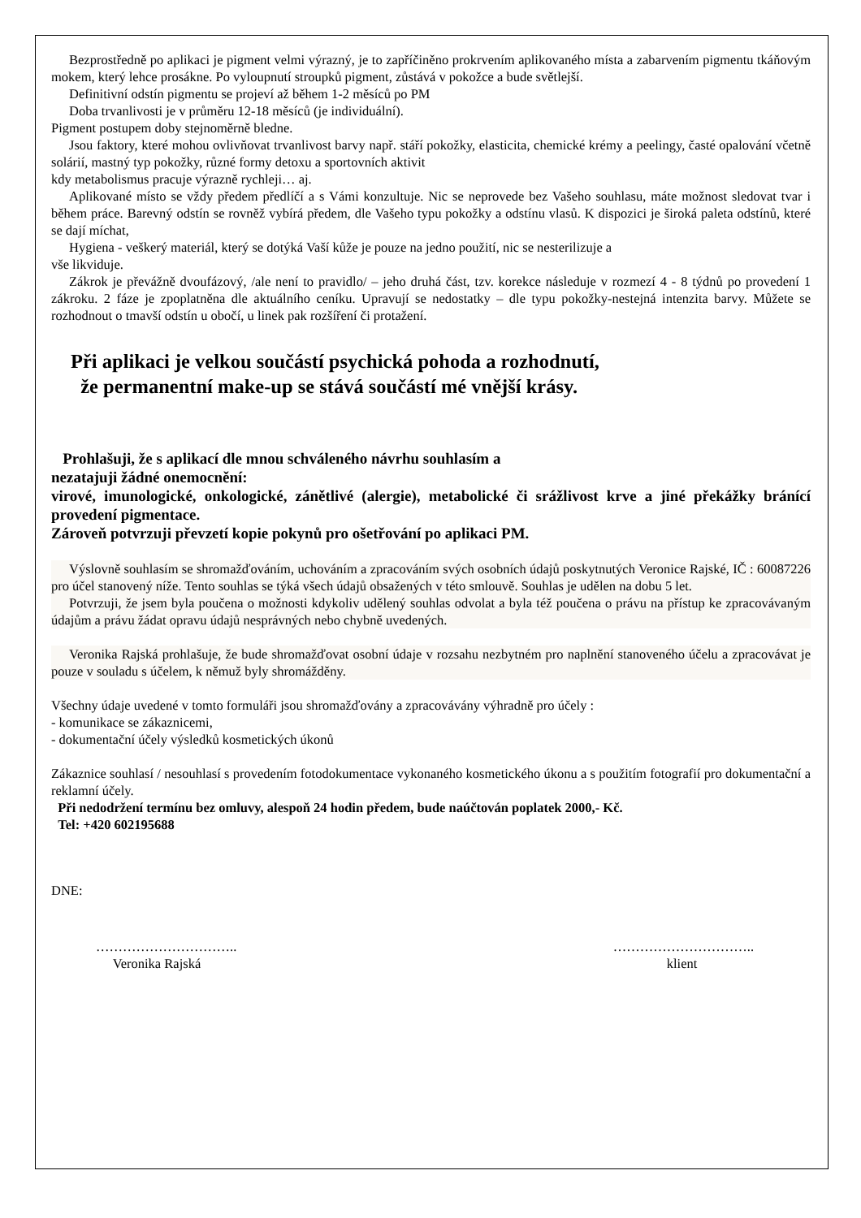Bezprostředně po aplikaci je pigment velmi výrazný, je to zapříčiněno prokrvením aplikovaného místa a zabarvením pigmentu tkáňovým mokem, který lehce prosákne. Po vyloupnutí stroupků pigment, zůstává v pokožce a bude světlejší.
Definitivní odstín pigmentu se projeví až během 1-2 měsíců po PM
Doba trvanlivosti je v průměru 12-18 měsíců (je individuální).
Pigment postupem doby stejnoměrně bledne.
Jsou faktory, které mohou ovlivňovat trvanlivost barvy např. stáří pokožky, elasticita, chemické krémy a peelingy, časté opalování včetně solárií, mastný typ pokožky, různé formy detoxu a sportovních aktivit
kdy metabolismus pracuje výrazně rychleji… aj.
Aplikované místo se vždy předem předlíčí a s Vámi konzultuje. Nic se neprovede bez Vašeho souhlasu, máte možnost sledovat tvar i během práce. Barevný odstín se rovněž vybírá předem, dle Vašeho typu pokožky a odstínu vlasů. K dispozici je široká paleta odstínů, které se dají míchat,
Hygiena - veškerý materiál, který se dotýká Vaší kůže je pouze na jedno použití, nic se nesterilizuje a
vše likviduje.
Zákrok je převážně dvoufázový, /ale není to pravidlo/ – jeho druhá část, tzv. korekce následuje v rozmezí 4 - 8 týdnů po provedení 1 zákroku. 2 fáze je zpoplatněna dle aktuálního ceníku. Upravují se nedostatky – dle typu pokožky-nestejná intenzita barvy. Můžete se rozhodnout o tmavší odstín u obočí, u linek pak rozšíření či protažení.
Při aplikaci je velkou součástí psychická pohoda a rozhodnutí,
že permanentní make-up se stává součástí mé vnější krásy.
Prohlašuji, že s aplikací dle mnou schváleného návrhu souhlasím a
nezatajuji žádné onemocnění:
virové, imunologické, onkologické, zánětlivé (alergie), metabolické či srážlivost krve a jiné překážky bránící provedení pigmentace.
Zároveň potvrzuji převzetí kopie pokynů pro ošetřování po aplikaci PM.
Výslovně souhlasím se shromažďováním, uchováním a zpracováním svých osobních údajů poskytnutých Veronice Rajské, IČ : 60087226 pro účel stanovený níže. Tento souhlas se týká všech údajů obsažených v této smlouvě. Souhlas je udělen na dobu 5 let.
Potvrzuji, že jsem byla poučena o možnosti kdykoliv udělený souhlas odvolat a byla též poučena o právu na přístup ke zpracovávaným údajům a právu žádat opravu údajů nesprávných nebo chybně uvedených.
Veronika Rajská prohlašuje, že bude shromažďovat osobní údaje v rozsahu nezbytném pro naplnění stanoveného účelu a zpracovávat je pouze v souladu s účelem, k němuž byly shromážděny.
Všechny údaje uvedené v tomto formuláři jsou shromažďovány a zpracovávány výhradně pro účely :
- komunikace se zákaznicemi,
- dokumentační účely výsledků kosmetických úkonů
Zákaznice souhlasí / nesouhlasí s provedením fotodokumentace vykonaného kosmetického úkonu a s použitím fotografií pro dokumentační a reklamní účely.
Při nedodržení termínu bez omluvy, alespoň 24 hodin předem, bude naúčtován poplatek 2000,- Kč.
Tel: +420 602195688
DNE:
…………………………..
Veronika Rajská
…………………………..
klient